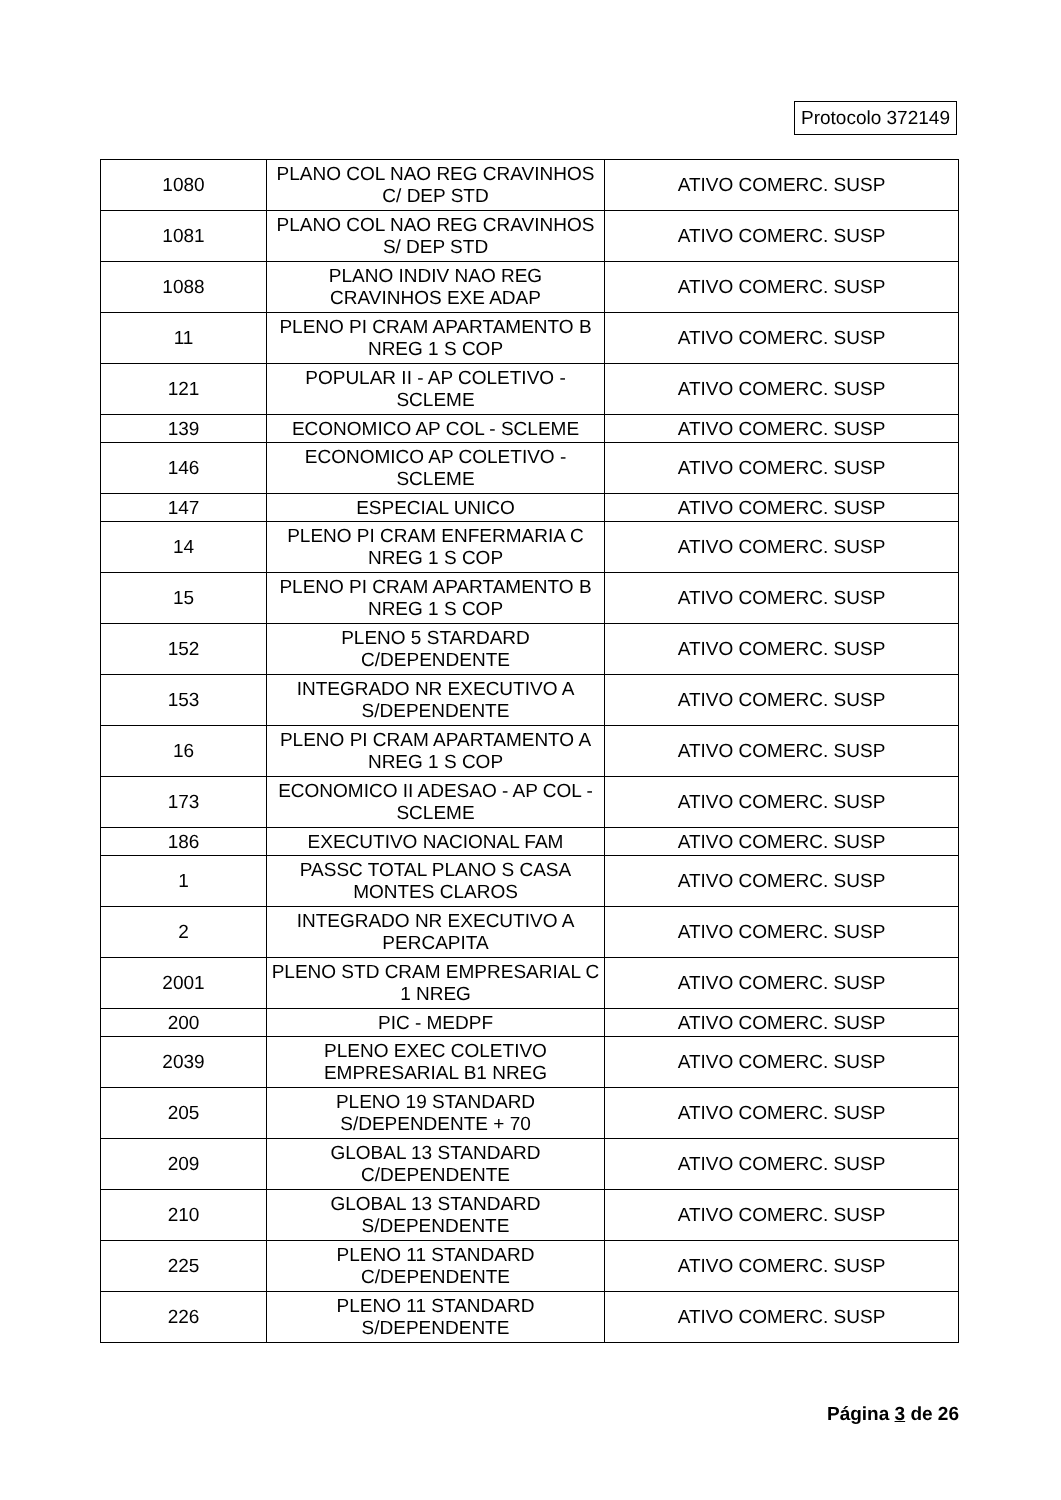Protocolo 372149
| 1080 | PLANO COL NAO REG CRAVINHOS C/ DEP STD | ATIVO COMERC. SUSP |
| 1081 | PLANO COL NAO REG CRAVINHOS S/ DEP STD | ATIVO COMERC. SUSP |
| 1088 | PLANO INDIV NAO REG CRAVINHOS EXE ADAP | ATIVO COMERC. SUSP |
| 11 | PLENO PI CRAM APARTAMENTO B NREG 1 S COP | ATIVO COMERC. SUSP |
| 121 | POPULAR II - AP COLETIVO - SCLEME | ATIVO COMERC. SUSP |
| 139 | ECONOMICO AP COL - SCLEME | ATIVO COMERC. SUSP |
| 146 | ECONOMICO AP COLETIVO - SCLEME | ATIVO COMERC. SUSP |
| 147 | ESPECIAL UNICO | ATIVO COMERC. SUSP |
| 14 | PLENO PI CRAM ENFERMARIA C NREG 1 S COP | ATIVO COMERC. SUSP |
| 15 | PLENO PI CRAM APARTAMENTO B NREG 1 S COP | ATIVO COMERC. SUSP |
| 152 | PLENO 5 STARDARD C/DEPENDENTE | ATIVO COMERC. SUSP |
| 153 | INTEGRADO NR EXECUTIVO A S/DEPENDENTE | ATIVO COMERC. SUSP |
| 16 | PLENO PI CRAM APARTAMENTO A NREG 1 S COP | ATIVO COMERC. SUSP |
| 173 | ECONOMICO II ADESAO - AP COL - SCLEME | ATIVO COMERC. SUSP |
| 186 | EXECUTIVO NACIONAL FAM | ATIVO COMERC. SUSP |
| 1 | PASSC TOTAL PLANO S CASA MONTES CLAROS | ATIVO COMERC. SUSP |
| 2 | INTEGRADO NR EXECUTIVO A PERCAPITA | ATIVO COMERC. SUSP |
| 2001 | PLENO STD CRAM EMPRESARIAL C 1 NREG | ATIVO COMERC. SUSP |
| 200 | PIC - MEDPF | ATIVO COMERC. SUSP |
| 2039 | PLENO EXEC COLETIVO EMPRESARIAL B1 NREG | ATIVO COMERC. SUSP |
| 205 | PLENO 19 STANDARD S/DEPENDENTE + 70 | ATIVO COMERC. SUSP |
| 209 | GLOBAL 13 STANDARD C/DEPENDENTE | ATIVO COMERC. SUSP |
| 210 | GLOBAL 13 STANDARD S/DEPENDENTE | ATIVO COMERC. SUSP |
| 225 | PLENO 11 STANDARD C/DEPENDENTE | ATIVO COMERC. SUSP |
| 226 | PLENO 11 STANDARD S/DEPENDENTE | ATIVO COMERC. SUSP |
Página 3 de 26